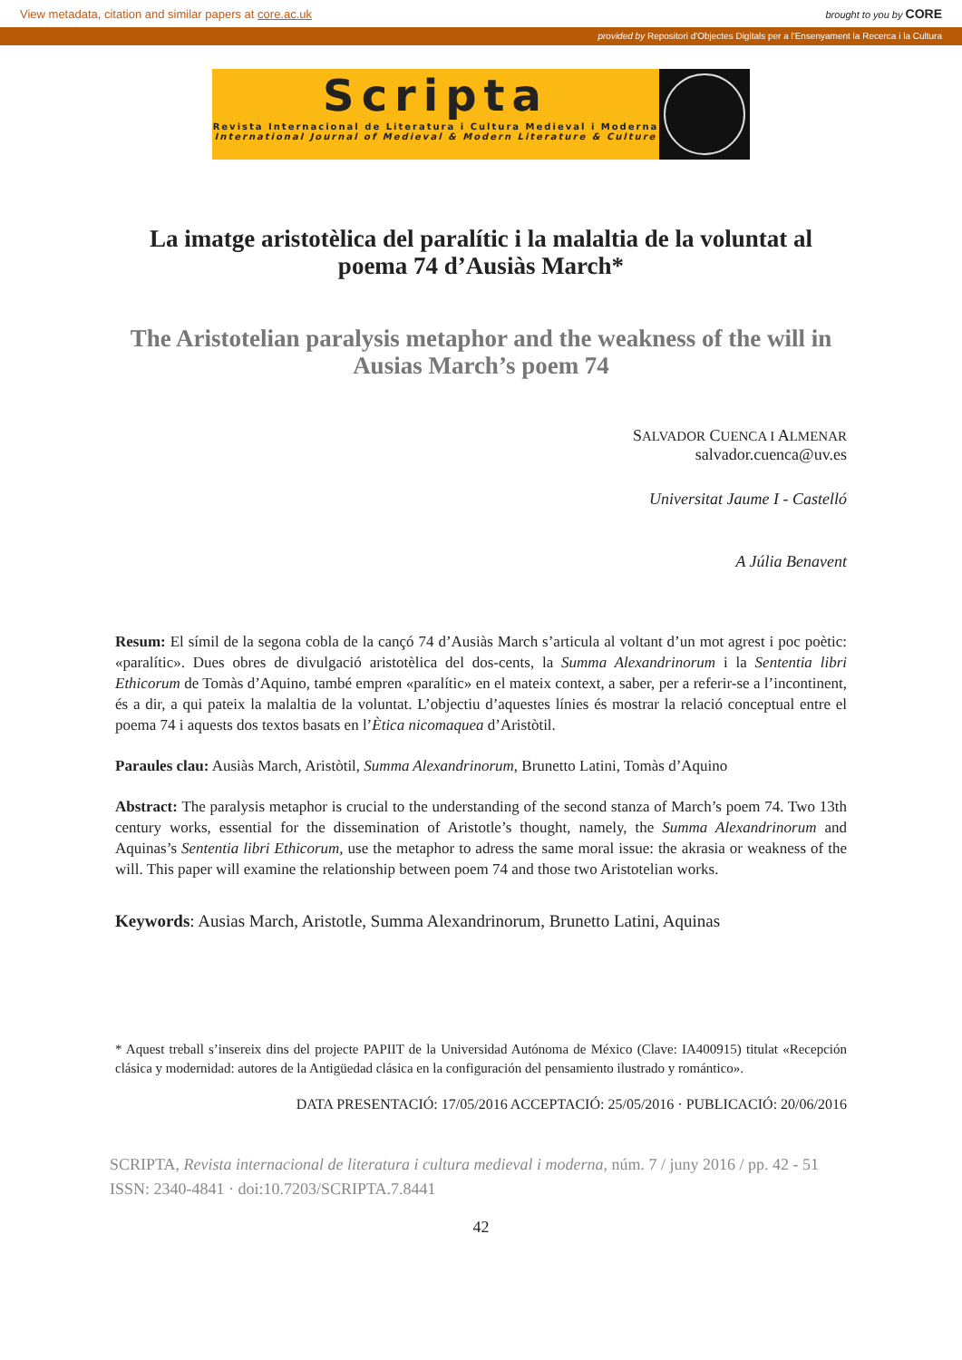View metadata, citation and similar papers at core.ac.uk brought to you by CORE
provided by Repositori d'Objectes Digitals per a l'Ensenyament la Recerca i la Cultura
Scripta
Revista Internacional de Literatura i Cultura Medieval i Moderna
International Journal of Medieval & Modern Literature & Culture
La imatge aristotèlica del paralític i la malaltia de la voluntat al poema 74 d’Ausiàs March*
The Aristotelian paralysis metaphor and the weakness of the will in Ausias March’s poem 74
SALVADOR CUENCA I ALMENAR
salvador.cuenca@uv.es
Universitat Jaume I - Castelló
A Júlia Benavent
Resum: El símil de la segona cobla de la cançó 74 d’Ausiàs March s’articula al voltant d’un mot agrest i poc poètic: «paralític». Dues obres de divulgació aristotèlica del dos-cents, la Summa Alexandrinorum i la Sententia libri Ethicorum de Tomàs d’Aquino, també empren «paralític» en el mateix context, a saber, per a referir-se a l’incontinent, és a dir, a qui pateix la malaltia de la voluntat. L’objectiu d’aquestes línies és mostrar la relació conceptual entre el poema 74 i aquests dos textos basats en l’Ètica nicomaquea d’Aristòtil.
Paraules clau: Ausiàs March, Aristòtil, Summa Alexandrinorum, Brunetto Latini, Tomàs d’Aquino
Abstract: The paralysis metaphor is crucial to the understanding of the second stanza of March’s poem 74. Two 13th century works, essential for the dissemination of Aristotle’s thought, namely, the Summa Alexandrinorum and Aquinas’s Sententia libri Ethicorum, use the metaphor to adress the same moral issue: the akrasia or weakness of the will. This paper will examine the relationship between poem 74 and those two Aristotelian works.
Keywords: Ausias March, Aristotle, Summa Alexandrinorum, Brunetto Latini, Aquinas
* Aquest treball s’insereix dins del projecte PAPIIT de la Universidad Autónoma de México (Clave: IA400915) titulat «Recepción clásica y modernidad: autores de la Antigüedad clásica en la configuración del pensamiento ilustrado y romántico».
DATA PRESENTACIÓ: 17/05/2016 ACCEPTACIÓ: 25/05/2016 · PUBLICACIÓ: 20/06/2016
SCRIPTA, Revista internacional de literatura i cultura medieval i moderna, núm. 7 / juny 2016 / pp. 42 - 51
ISSN: 2340-4841 · doi:10.7203/SCRIPTA.7.8441
42